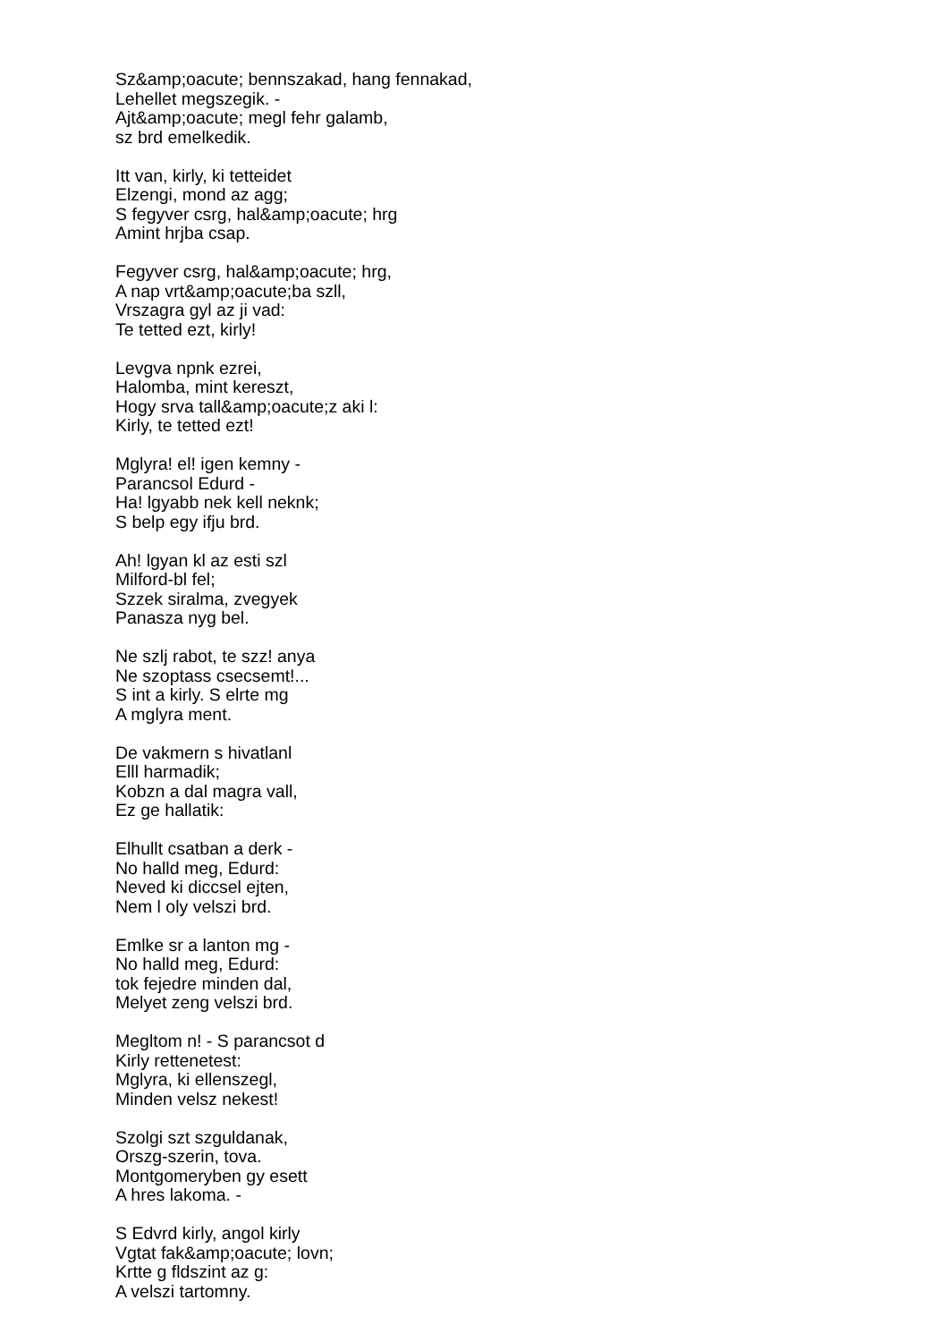Sz&amp;oacute; bennszakad, hang fennakad,
Lehellet megszegik. -
Ajt&amp;oacute; megl fehr galamb,
sz brd emelkedik.
Itt van, kirly, ki tetteidet
Elzengi, mond az agg;
S fegyver csrg, hal&amp;oacute; hrg
Amint hrjba csap.
Fegyver csrg, hal&amp;oacute; hrg,
A nap vrt&amp;oacute;ba szll,
Vrszagra gyl az ji vad:
Te tetted ezt, kirly!
Levgva npnk ezrei,
Halomba, mint kereszt,
Hogy srva tall&amp;oacute;z aki l:
Kirly, te tetted ezt!
Mglyra! el! igen kemny -
Parancsol Edurd -
Ha! lgyabb nek kell neknk;
S belp egy ifju brd.
Ah! lgyan kl az esti szl
Milford-bl fel;
Szzek siralma, zvegyek
Panasza nyg bel.
Ne szlj rabot, te szz! anya
Ne szoptass csecsemt!...
S int a kirly. S elrte mg
A mglyra ment.
De vakmern s hivatlanl
Elll harmadik;
Kobzn a dal magra vall,
Ez ge hallatik:
Elhullt csatban a derk -
No halld meg, Edurd:
Neved ki diccsel ejten,
Nem l oly velszi brd.
Emlke sr a lanton mg -
No halld meg, Edurd:
tok fejedre minden dal,
Melyet zeng velszi brd.
Megltom n! - S parancsot d
Kirly rettenetest:
Mglyra, ki ellenszegl,
Minden velsz nekest!
Szolgi szt szguldanak,
Orszg-szerin, tova.
Montgomeryben gy esett
A hres lakoma. -
S Edvrd kirly, angol kirly
Vgtat fak&amp;oacute; lovn;
Krtte g fldszint az g:
A velszi tartomny.